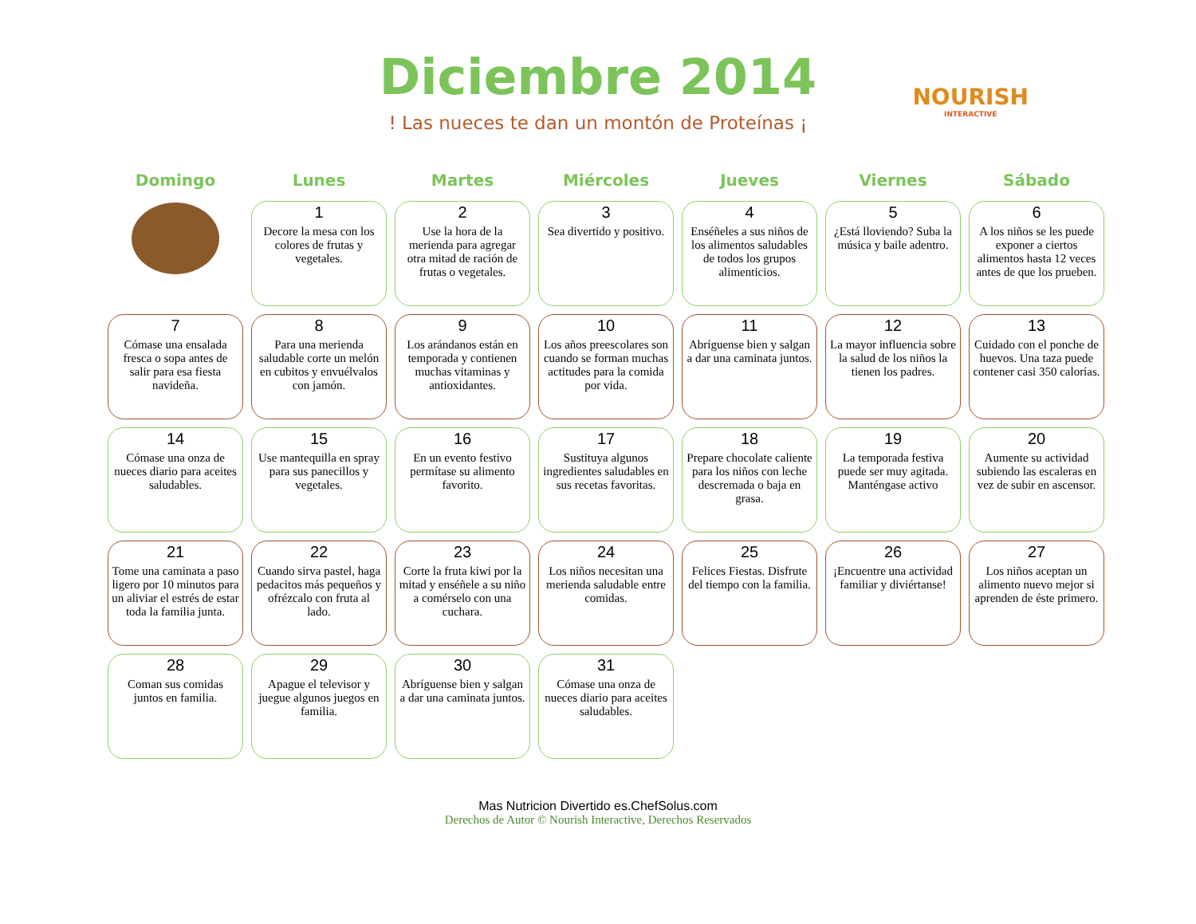Diciembre 2014
! Las nueces te dan un montón de Proteínas ¡
NOURISH
INTERACTIVE
| Domingo | Lunes | Martes | Miércoles | Jueves | Viernes | Sábado |
| --- | --- | --- | --- | --- | --- | --- |
| | 1 Decore la mesa con los colores de frutas y vegetales. | 2 Use la hora de la merienda para agregar otra mitad de ración de frutas o vegetales. | 3 Sea divertido y positivo. | 4 Enséñeles a sus niños de los alimentos saludables de todos los grupos alimenticios. | 5 ¿Está lloviendo? Suba la música y baile adentro. | 6 A los niños se les puede exponer a ciertos alimentos hasta 12 veces antes de que los prueben. |
| 7 Cómase una ensalada fresca o sopa antes de salir para esa fiesta navideña. | 8 Para una merienda saludable corte un melón en cubitos y envuélvalos con jamón. | 9 Los arándanos están en temporada y contienen muchas vitaminas y antioxidantes. | 10 Los años preescolares son cuando se forman muchas actitudes para la comida por vida. | 11 Abríguense bien y salgan a dar una caminata juntos. | 12 La mayor influencia sobre la salud de los niños la tienen los padres. | 13 Cuidado con el ponche de huevos. Una taza puede contener casi 350 calorías. |
| 14 Cómase una onza de nueces diario para aceites saludables. | 15 Use mantequilla en spray para sus panecillos y vegetales. | 16 En un evento festivo permítase su alimento favorito. | 17 Sustituya algunos ingredientes saludables en sus recetas favoritas. | 18 Prepare chocolate caliente para los niños con leche descremada o baja en grasa. | 19 La temporada festiva puede ser muy agitada. Manténgase activo | 20 Aumente su actividad subiendo las escaleras en vez de subir en ascensor. |
| 21 Tome una caminata a paso ligero por 10 minutos para un aliviar el estrés de estar toda la familia junta. | 22 Cuando sirva pastel, haga pedacitos más pequeños y ofrézcalo con fruta al lado. | 23 Corte la fruta kiwi por la mitad y enséñele a su niño a comérselo con una cuchara. | 24 Los niños necesitan una merienda saludable entre comidas. | 25 Felices Fiestas. Disfrute del tiempo con la familia. | 26 ¡Encuentre una actividad familiar y diviértanse! | 27 Los niños aceptan un alimento nuevo mejor si aprenden de éste primero. |
| 28 Coman sus comidas juntos en familia. | 29 Apague el televisor y juegue algunos juegos en familia. | 30 Abríguense bien y salgan a dar una caminata juntos. | 31 Cómase una onza de nueces diario para aceites saludables. | | | |
Mas Nutricion Divertido es.ChefSolus.com
Derechos de Autor © Nourish Interactive, Derechos Reservados